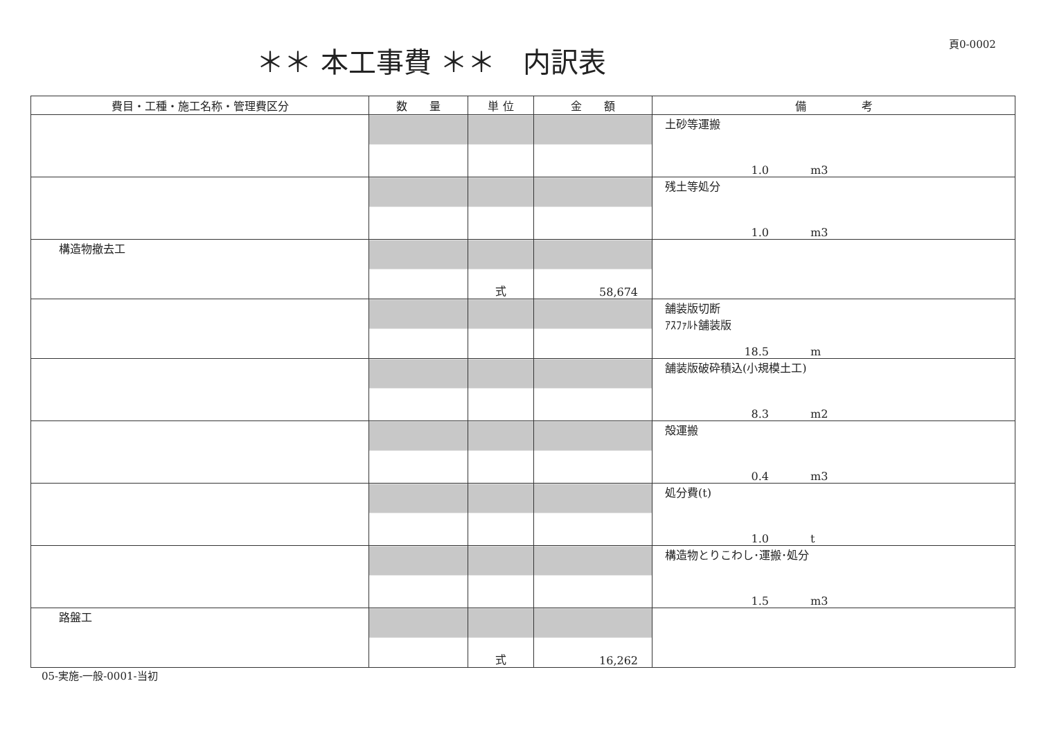＊＊ 本工事費 ＊＊　内訳表
頁0-0002
| 費目・工種・施工名称・管理費区分 | 数 量 | 単 位 | 金 額 | 備 考 |
| --- | --- | --- | --- | --- |
| | | | | 土砂等運搬 1.0 m3 |
| | | | | 残土等処分 1.0 m3 |
| 構造物撤去工 | | 式 | 58,674 | |
| | | | | 舗装版切断 ｱｽﾌｧﾙﾄ舗装版 18.5 m |
| | | | | 舗装版破砕積込(小規模土工) 8.3 m2 |
| | | | | 殻運搬 0.4 m3 |
| | | | | 処分費(t) 1.0 t |
| | | | | 構造物とりこわし･運搬･処分 1.5 m3 |
| 路盤工 | | 式 | 16,262 | |
05-実施-一般-0001-当初